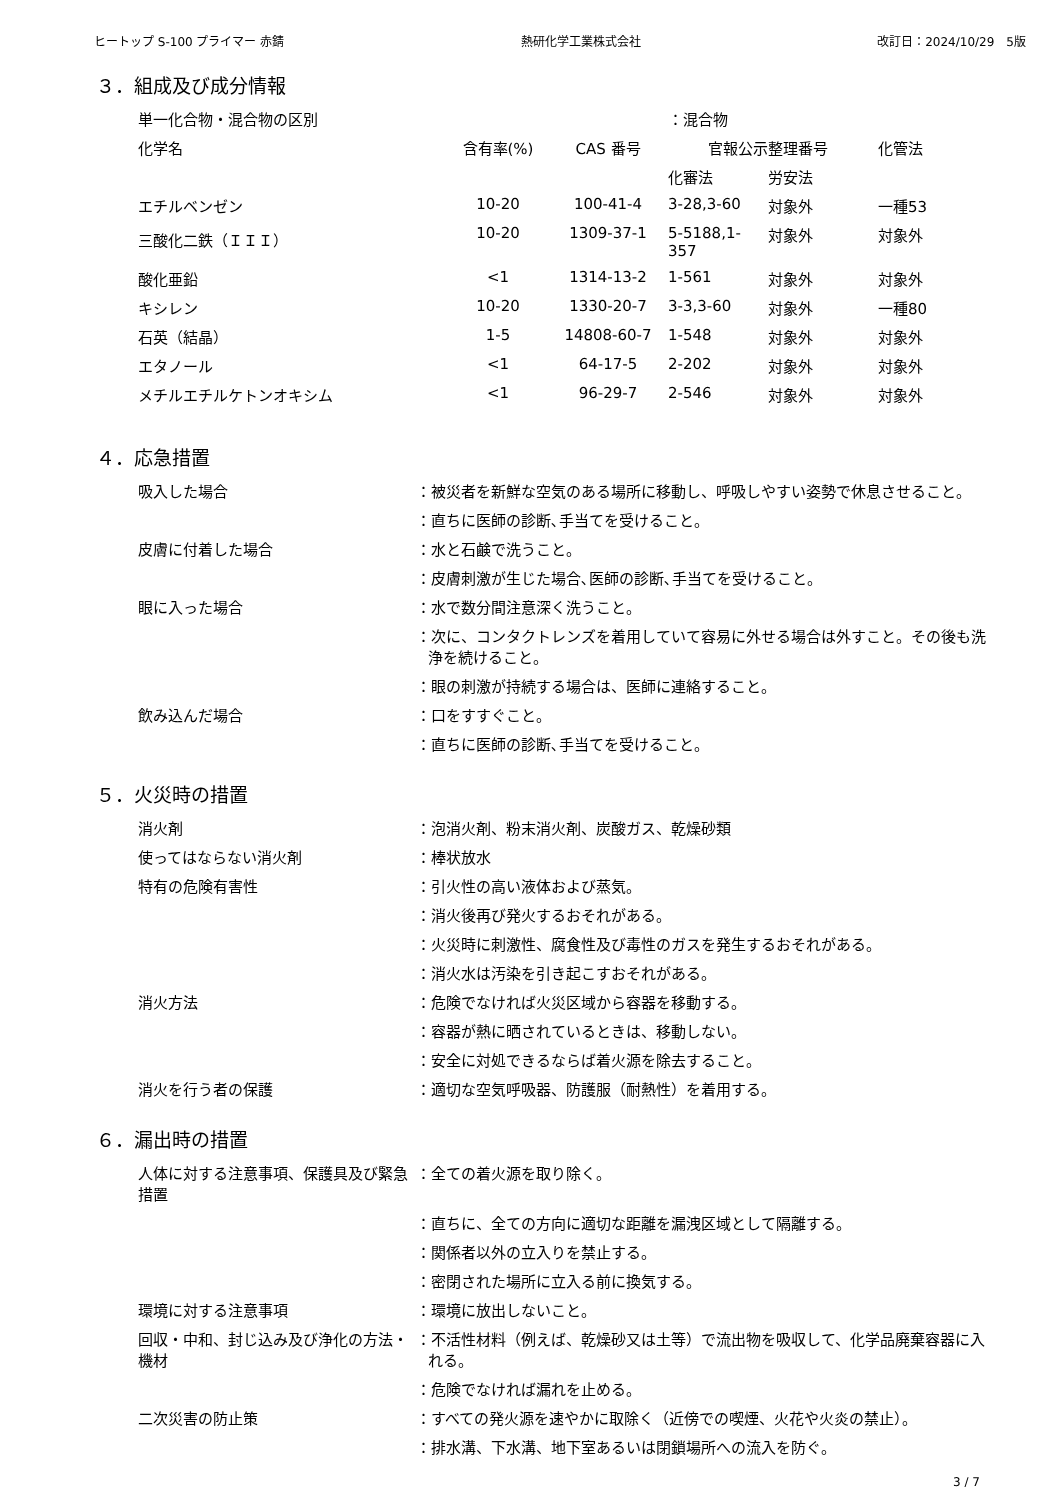ヒートップ S-100 プライマー 赤錆 熱研化学工業株式会社 改訂日：2024/10/29　5版
３．組成及び成分情報
| 単一化合物・混合物の区別 | | | ：混合物 | | |
| 化学名 | 含有率(%) | CAS 番号 | 官報公示整理番号 | | 化管法 |
| | | | 化審法 | 労安法 | |
| エチルベンゼン | 10-20 | 100-41-4 | 3-28,3-60 | 対象外 | 一種53 |
| 三酸化二鉄（ＩＩＩ） | 10-20 | 1309-37-1 | 5-5188,1-357 | 対象外 | 対象外 |
| 酸化亜鉛 | <1 | 1314-13-2 | 1-561 | 対象外 | 対象外 |
| キシレン | 10-20 | 1330-20-7 | 3-3,3-60 | 対象外 | 一種80 |
| 石英（結晶） | 1-5 | 14808-60-7 | 1-548 | 対象外 | 対象外 |
| エタノール | <1 | 64-17-5 | 2-202 | 対象外 | 対象外 |
| メチルエチルケトンオキシム | <1 | 96-29-7 | 2-546 | 対象外 | 対象外 |
４．応急措置
| 吸入した場合 | ：被災者を新鮮な空気のある場所に移動し、呼吸しやすい姿勢で休息させること。 |
| | ：直ちに医師の診断､手当てを受けること。 |
| 皮膚に付着した場合 | ：水と石鹸で洗うこと。 |
| | ：皮膚刺激が生じた場合､医師の診断､手当てを受けること。 |
| 眼に入った場合 | ：水で数分間注意深く洗うこと。 |
| | ：次に、コンタクトレンズを着用していて容易に外せる場合は外すこと。その後も洗浄を続けること。 |
| | ：眼の刺激が持続する場合は、医師に連絡すること。 |
| 飲み込んだ場合 | ：口をすすぐこと。 |
| | ：直ちに医師の診断､手当てを受けること。 |
５．火災時の措置
| 消火剤 | ：泡消火剤、粉末消火剤、炭酸ガス、乾燥砂類 |
| 使ってはならない消火剤 | ：棒状放水 |
| 特有の危険有害性 | ：引火性の高い液体および蒸気。 |
| | ：消火後再び発火するおそれがある。 |
| | ：火災時に刺激性、腐食性及び毒性のガスを発生するおそれがある。 |
| | ：消火水は汚染を引き起こすおそれがある。 |
| 消火方法 | ：危険でなければ火災区域から容器を移動する。 |
| | ：容器が熱に晒されているときは、移動しない。 |
| | ：安全に対処できるならば着火源を除去すること。 |
| 消火を行う者の保護 | ：適切な空気呼吸器、防護服（耐熱性）を着用する。 |
６．漏出時の措置
| 人体に対する注意事項、保護具及び緊急措置 | ：全ての着火源を取り除く。 |
| | ：直ちに、全ての方向に適切な距離を漏洩区域として隔離する。 |
| | ：関係者以外の立入りを禁止する。 |
| | ：密閉された場所に立入る前に換気する。 |
| 環境に対する注意事項 | ：環境に放出しないこと。 |
| 回収・中和、封じ込み及び浄化の方法・機材 | ：不活性材料（例えば、乾燥砂又は土等）で流出物を吸収して、化学品廃棄容器に入れる。 |
| | ：危険でなければ漏れを止める。 |
| 二次災害の防止策 | ：すべての発火源を速やかに取除く（近傍での喫煙、火花や火炎の禁止）。 |
| | ：排水溝、下水溝、地下室あるいは閉鎖場所への流入を防ぐ。 |
3 / 7